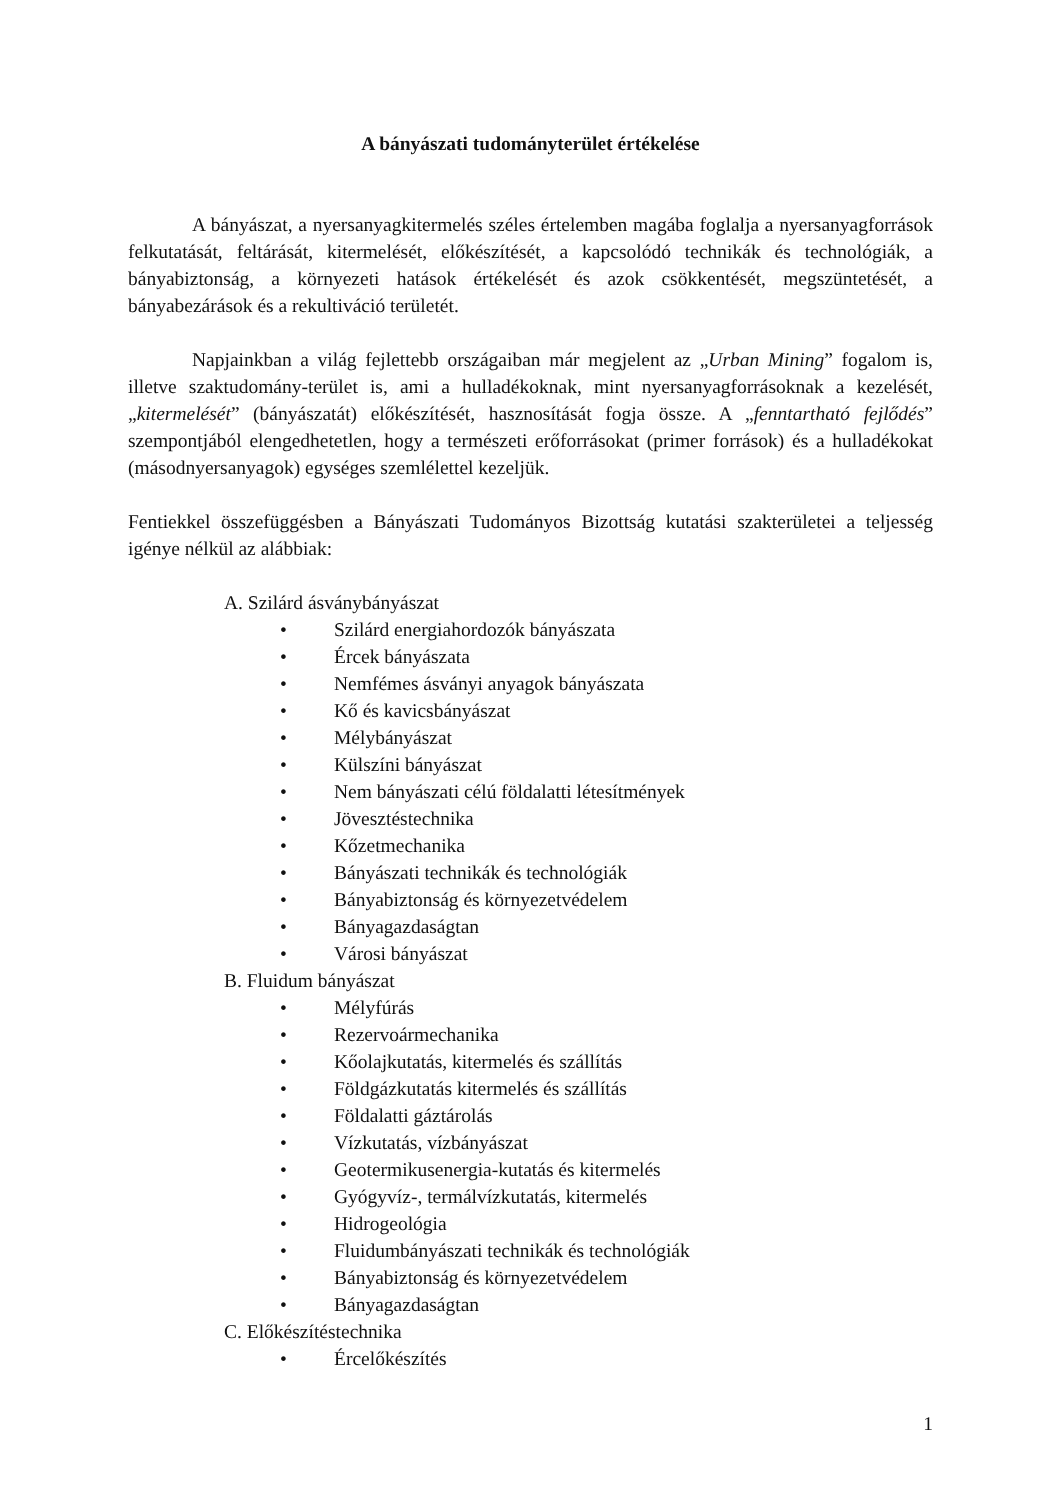A bányászati tudományterület értékelése
A bányászat, a nyersanyagkitermelés széles értelemben magába foglalja a nyersanyagforrások felkutatását, feltárását, kitermelését, előkészítését, a kapcsolódó technikák és technológiák, a bányabiztonság, a környezeti hatások értékelését és azok csökkentését, megszüntetését, a bányabezárások és a rekultiváció területét.
Napjainkban a világ fejlettebb országaiban már megjelent az „Urban Mining” fogalom is, illetve szaktudomány-terület is, ami a hulladékoknak, mint nyersanyagforrásoknak a kezelését, „kitermelését” (bányászatát) előkészítését, hasznosítását fogja össze. A „fenntartható fejlődés” szempontjából elengedhetetlen, hogy a természeti erőforrásokat (primer források) és a hulladékokat (másodnyersanyagok) egységes szemlélettel kezeljük.
Fentiekkel összefüggésben a Bányászati Tudományos Bizottság kutatási szakterületei a teljesség igénye nélkül az alábbiak:
A. Szilárd ásványbányászat
• Szilárd energiahordozók bányászata
• Ércek bányászata
• Nemfémes ásványi anyagok bányászata
• Kő és kavicsbányászat
• Mélybányászat
• Külszíni bányászat
• Nem bányászati célú földalatti létesítmények
• Jövesztéstechnika
• Kőzetmechanika
• Bányászati technikák és technológiák
• Bányabiztonság és környezetvédelem
• Bányagazdaságtan
• Városi bányászat
B. Fluidum bányászat
• Mélyfúrás
• Rezervoármechanika
• Kőolajkutatás, kitermelés és szállítás
• Földgázkutatás kitermelés és szállítás
• Földalatti gáztárolás
• Vízkutatás, vízbányászat
• Geotermikusenergia-kutatás és kitermelés
• Gyógyvíz-, termálvízkutatás, kitermelés
• Hidrogeológia
• Fluidumbányászati technikák és technológiák
• Bányabiztonság és környezetvédelem
• Bányagazdaságtan
C. Előkészítéstechnika
• Ércelőkészítés
1